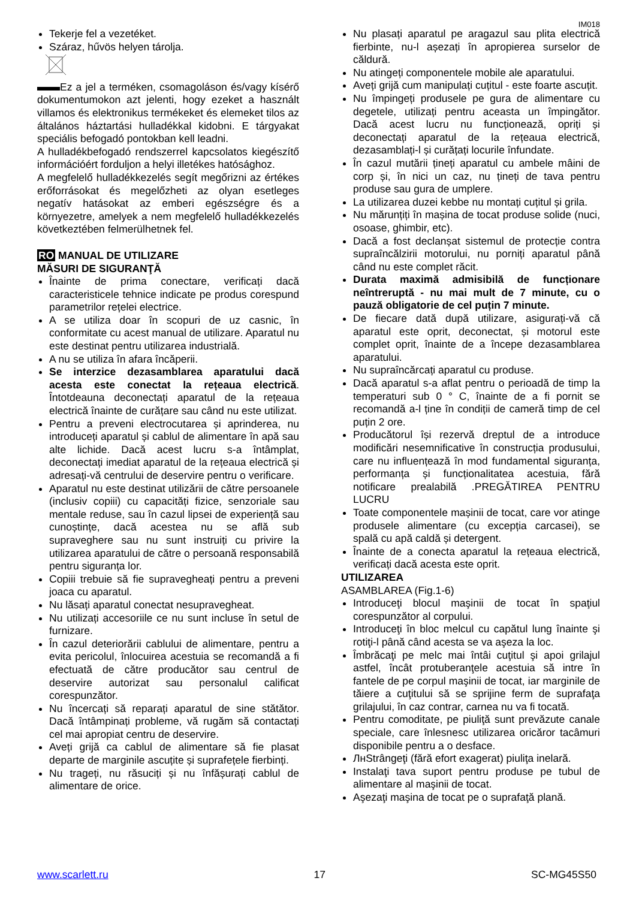IM018
Tekerje fel a vezetéket.
Száraz, hűvös helyen tárolja.
Ez a jel a terméken, csomagoláson és/vagy kísérő dokumentumokon azt jelenti, hogy ezeket a használt villamos és elektronikus termékeket és elemeket tilos az általános háztartási hulladékkal kidobni. E tárgyakat speciális befogadó pontokban kell leadni.
A hulladékbefogadó rendszerrel kapcsolatos kiegészítő információért forduljon a helyi illetékes hatósághoz.
A megfelelő hulladékkezelés segít megőrizni az értékes erőforrásokat és megelőzheti az olyan esetleges negatív hatásokat az emberi egészségre és a környezetre, amelyek a nem megfelelő hulladékkezelés következtében felmerülhetnek fel.
RO MANUAL DE UTILIZARE
MĂSURI DE SIGURANŢĂ
Înainte de prima conectare, verificați dacă caracteristicele tehnice indicate pe produs corespund parametrilor rețelei electrice.
A se utiliza doar în scopuri de uz casnic, în conformitate cu acest manual de utilizare. Aparatul nu este destinat pentru utilizarea industrială.
A nu se utiliza în afara încăperii.
Se interzice dezasamblarea aparatului dacă acesta este conectat la rețeaua electrică. Întotdeauna deconectați aparatul de la rețeaua electrică înainte de curățare sau când nu este utilizat.
Pentru a preveni electrocutarea și aprinderea, nu introduceți aparatul și cablul de alimentare în apă sau alte lichide. Dacă acest lucru s-a întâmplat, deconectați imediat aparatul de la rețeaua electrică și adresați-vă centrului de deservire pentru o verificare.
Aparatul nu este destinat utilizării de către persoanele (inclusiv copiii) cu capacități fizice, senzoriale sau mentale reduse, sau în cazul lipsei de experiență sau cunoștințe, dacă acestea nu se află sub supraveghere sau nu sunt instruiți cu privire la utilizarea aparatului de către o persoană responsabilă pentru siguranța lor.
Copiii trebuie să fie supravegheați pentru a preveni joaca cu aparatul.
Nu lăsați aparatul conectat nesupravegheat.
Nu utilizați accesoriile ce nu sunt incluse în setul de furnizare.
În cazul deteriorării cablului de alimentare, pentru a evita pericolul, înlocuirea acestuia se recomandă a fi efectuată de către producător sau centrul de deservire autorizat sau personalul calificat corespunzător.
Nu încercați să reparați aparatul de sine stătător. Dacă întâmpinați probleme, vă rugăm să contactați cel mai apropiat centru de deservire.
Aveți grijă ca cablul de alimentare să fie plasat departe de marginile ascuțite și suprafețele fierbinți.
Nu trageți, nu răsuciți și nu înfășurați cablul de alimentare de orice.
Nu plasați aparatul pe aragazul sau plita electrică fierbinte, nu-l așezați în apropierea surselor de căldură.
Nu atingeți componentele mobile ale aparatului.
Aveți grijă cum manipulați cuțitul - este foarte ascuțit.
Nu împingeți produsele pe gura de alimentare cu degetele, utilizați pentru aceasta un împingător. Dacă acest lucru nu funcționează, opriți și deconectați aparatul de la rețeaua electrică, dezasamblați-l și curățați locurile înfundate.
În cazul mutării țineți aparatul cu ambele mâini de corp și, în nici un caz, nu țineți de tava pentru produse sau gura de umplere.
La utilizarea duzei kebbe nu montați cuțitul și grila.
Nu mărunțiți în mașina de tocat produse solide (nuci, osoase, ghimbir, etc).
Dacă a fost declanșat sistemul de protecție contra supraîncălzirii motorului, nu porniți aparatul până când nu este complet răcit.
Durata maximă admisibilă de funcționare neîntreruptă - nu mai mult de 7 minute, cu o pauză obligatorie de cel puțin 7 minute.
De fiecare dată după utilizare, asigurați-vă că aparatul este oprit, deconectat, și motorul este complet oprit, înainte de a începe dezasamblarea aparatului.
Nu supraîncărcați aparatul cu produse.
Dacă aparatul s-a aflat pentru o perioadă de timp la temperaturi sub 0 ° C, înainte de a fi pornit se recomandă a-l ține în condiții de cameră timp de cel puțin 2 ore.
Producătorul își rezervă dreptul de a introduce modificări nesemnificative în construcția produsului, care nu influențează în mod fundamental siguranța, performanța și funcționalitatea acestuia, fără notificare prealabilă .PREGĂTIREA PENTRU LUCRU
Toate componentele mașinii de tocat, care vor atinge produsele alimentare (cu excepția carcasei), se spală cu apă caldă și detergent.
Înainte de a conecta aparatul la rețeaua electrică, verificați dacă acesta este oprit.
UTILIZAREA
ASAMBLAREA (Fig.1-6)
Introduceţi blocul maşinii de tocat în spaţiul corespunzător al corpului.
Introduceţi în bloc melcul cu capătul lung înainte şi rotiţi-l până când acesta se va aşeza la loc.
Îmbrăcaţi pe melc mai întâi cuţitul şi apoi grilajul astfel, încât protuberanţele acestuia să intre în fantele de pe corpul maşinii de tocat, iar marginile de tăiere a cuţitului să se sprijine ferm de suprafaţa grilajului, în caz contrar, carnea nu va fi tocată.
Pentru comoditate, pe piuliţă sunt prevăzute canale speciale, care înlesnesc utilizarea oricăror tacâmuri disponibile pentru a o desface.
ЛнStrângeţi (fără efort exagerat) piuliţa inelară.
Instalaţi tava suport pentru produse pe tubul de alimentare al maşinii de tocat.
Aşezaţi maşina de tocat pe o suprafaţă plană.
www.scarlett.ru 17 SC-MG45S50